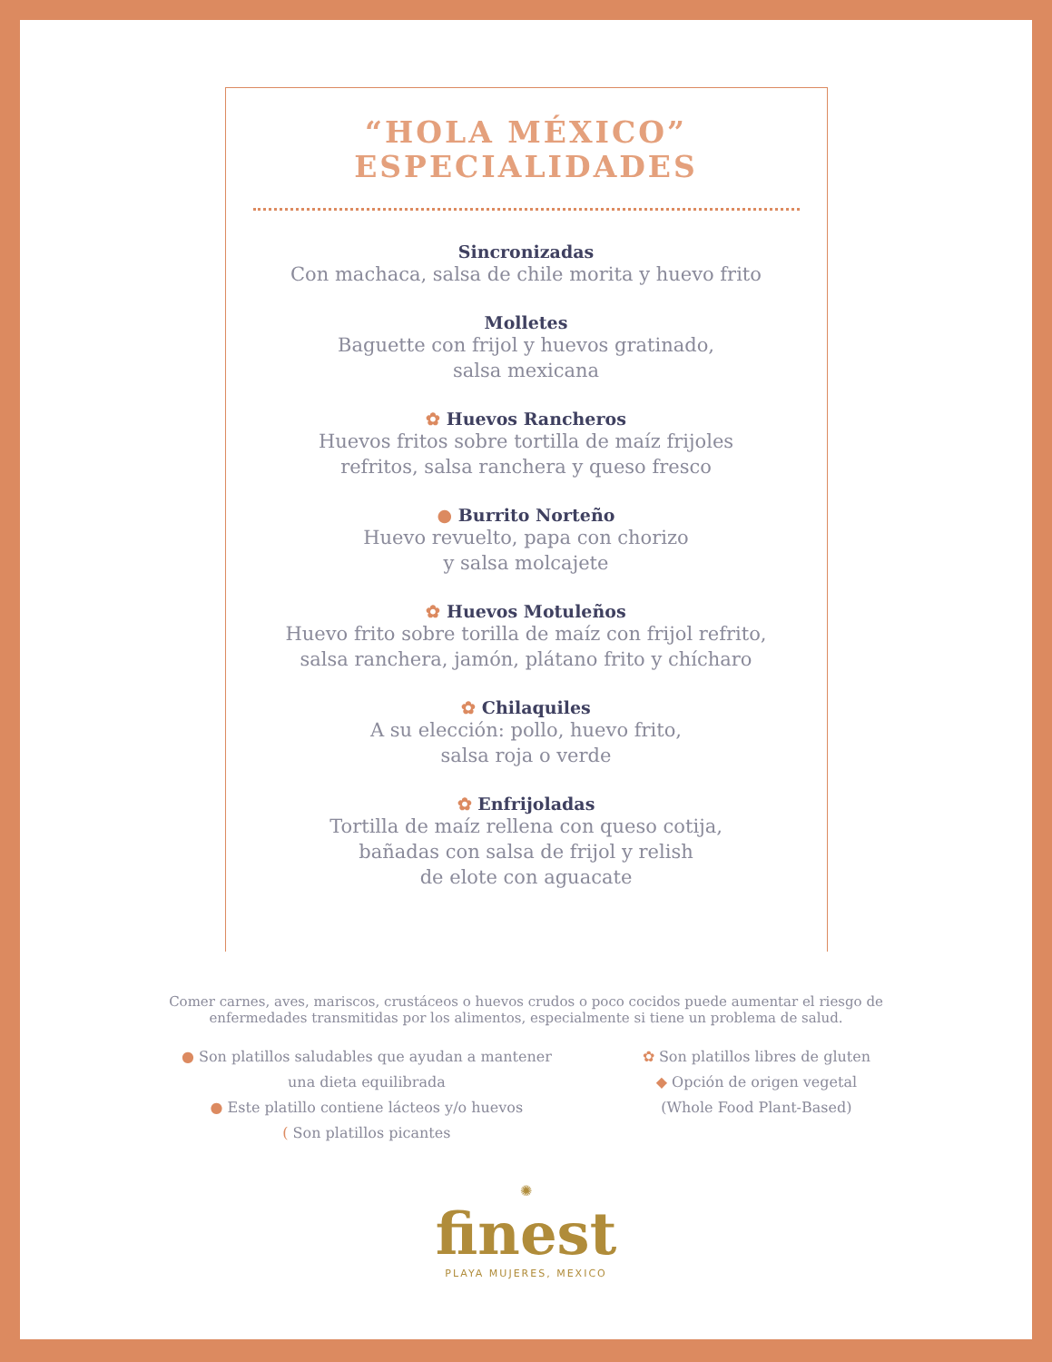“HOLA MÉXICO”
ESPECIALIDADES
Sincronizadas
Con machaca, salsa de chile morita y huevo frito
Molletes
Baguette con frijol y huevos gratinado,
salsa mexicana
✿ Huevos Rancheros
Huevos fritos sobre tortilla de maíz frijoles
refritos, salsa ranchera y queso fresco
● Burrito Norteño
Huevo revuelto, papa con chorizo
y salsa molcajete
✿ Huevos Motuleños
Huevo frito sobre torilla de maíz con frijol refrito,
salsa ranchera, jamón, plátano frito y chícharo
✿ Chilaquiles
A su elección: pollo, huevo frito,
salsa roja o verde
✿ Enfrijoladas
Tortilla de maíz rellena con queso cotija,
bañadas con salsa de frijol y relish
de elote con aguacate
Comer carnes, aves, mariscos, crustáceos o huevos crudos o poco cocidos puede aumentar el riesgo de enfermedades transmitidas por los alimentos, especialmente si tiene un problema de salud.
● Son platillos saludables que ayudan a mantener
una dieta equilibrada
● Este platillo contiene lácteos y/o huevos
( Son platillos picantes
✿ Son platillos libres de gluten
◆ Opción de origen vegetal
(Whole Food Plant-Based)
✺
finest
PLAYA MUJERES, MEXICO